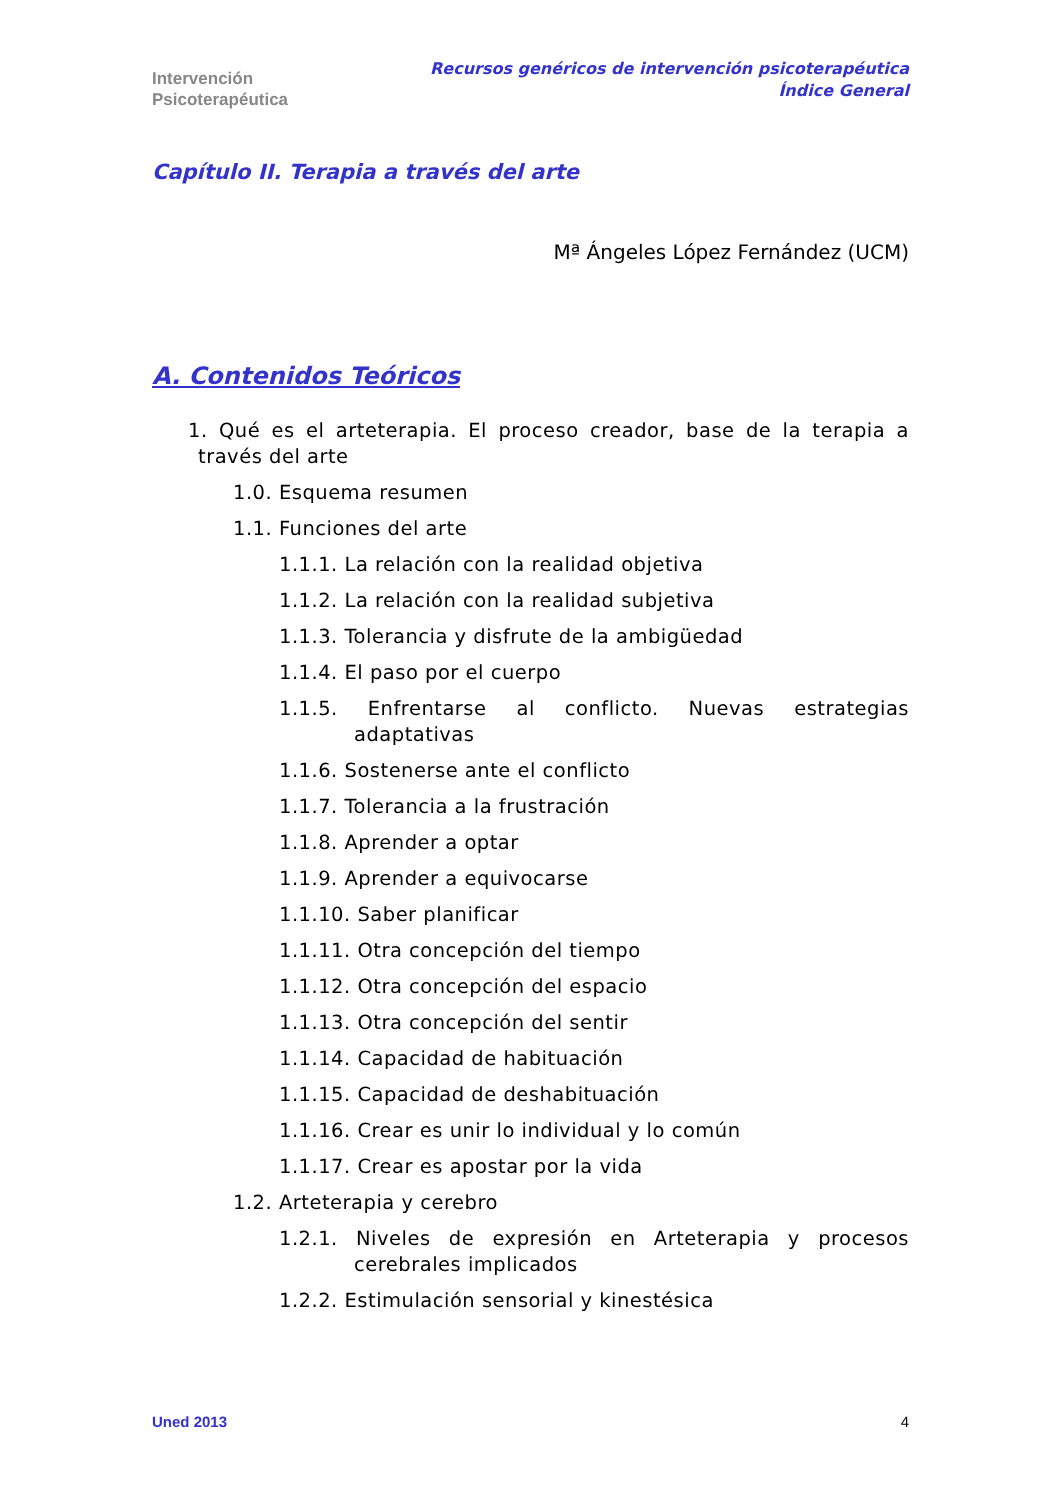Intervención
Psicoterapéutica
Recursos genéricos de intervención psicoterapéutica
Índice General
Capítulo II. Terapia a través del arte
Mª Ángeles López Fernández (UCM)
A. Contenidos Teóricos
1. Qué es el arteterapia. El proceso creador, base de la terapia a través del arte
1.0. Esquema resumen
1.1. Funciones del arte
1.1.1. La relación con la realidad objetiva
1.1.2. La relación con la realidad subjetiva
1.1.3. Tolerancia y disfrute de la ambigüedad
1.1.4. El paso por el cuerpo
1.1.5. Enfrentarse al conflicto. Nuevas estrategias adaptativas
1.1.6. Sostenerse ante el conflicto
1.1.7. Tolerancia a la frustración
1.1.8. Aprender a optar
1.1.9. Aprender a equivocarse
1.1.10. Saber planificar
1.1.11. Otra concepción del tiempo
1.1.12. Otra concepción del espacio
1.1.13. Otra concepción del sentir
1.1.14. Capacidad de habituación
1.1.15. Capacidad de deshabituación
1.1.16. Crear es unir lo individual y lo común
1.1.17. Crear es apostar por la vida
1.2. Arteterapia y cerebro
1.2.1. Niveles de expresión en Arteterapia y procesos cerebrales implicados
1.2.2. Estimulación sensorial y kinestésica
Uned 2013 4